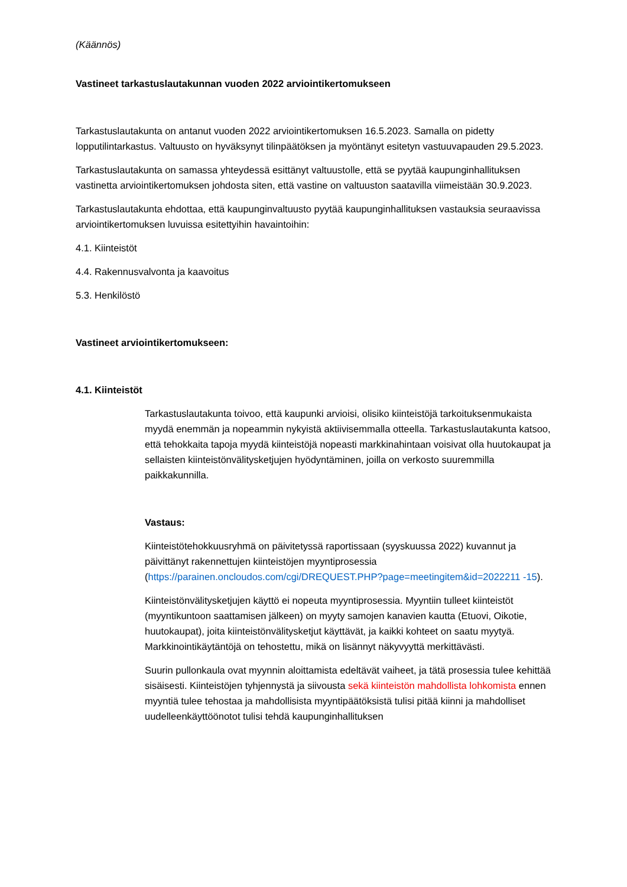(Käännös)
Vastineet tarkastuslautakunnan vuoden 2022 arviointikertomukseen
Tarkastuslautakunta on antanut vuoden 2022 arviointikertomuksen 16.5.2023. Samalla on pidetty lopputilintarkastus. Valtuusto on hyväksynyt tilinpäätöksen ja myöntänyt esitetyn vastuuvapauden 29.5.2023.
Tarkastuslautakunta on samassa yhteydessä esittänyt valtuustolle, että se pyytää kaupunginhallituksen vastinetta arviointikertomuksen johdosta siten, että vastine on valtuuston saatavilla viimeistään 30.9.2023.
Tarkastuslautakunta ehdottaa, että kaupunginvaltuusto pyytää kaupunginhallituksen vastauksia seuraavissa arviointikertomuksen luvuissa esitettyihin havaintoihin:
4.1. Kiinteistöt
4.4. Rakennusvalvonta ja kaavoitus
5.3. Henkilöstö
Vastineet arviointikertomukseen:
4.1. Kiinteistöt
Tarkastuslautakunta toivoo, että kaupunki arvioisi, olisiko kiinteistöjä tarkoituksenmukaista myydä enemmän ja nopeammin nykyistä aktiivisemmalla otteella. Tarkastuslautakunta katsoo, että tehokkaita tapoja myydä kiinteistöjä nopeasti markkinahintaan voisivat olla huutokaupat ja sellaisten kiinteistönvälitysketjujen hyödyntäminen, joilla on verkosto suuremmilla paikkakunnilla.
Vastaus:
Kiinteistötehokkuusryhmä on päivitetyssä raportissaan (syyskuussa 2022) kuvannut ja päivittänyt rakennettujen kiinteistöjen myyntiprosessia (https://parainen.oncloudos.com/cgi/DREQUEST.PHP?page=meetingitem&id=2022211 -15).
Kiinteistönvälitysketjujen käyttö ei nopeuta myyntiprosessia. Myyntiin tulleet kiinteistöt (myyntikuntoon saattamisen jälkeen) on myyty samojen kanavien kautta (Etuovi, Oikotie, huutokaupat), joita kiinteistönvälitysketjut käyttävät, ja kaikki kohteet on saatu myytyä. Markkinointikäytäntöjä on tehostettu, mikä on lisännyt näkyvyyttä merkittävästi.
Suurin pullonkaula ovat myynnin aloittamista edeltävät vaiheet, ja tätä prosessia tulee kehittää sisäisesti. Kiinteistöjen tyhjennystä ja siivousta sekä kiinteistön mahdollista lohkomista ennen myyntiä tulee tehostaa ja mahdollisista myyntipäätöksistä tulisi pitää kiinni ja mahdolliset uudelleenkäyttöönotot tulisi tehdä kaupunginhallituksen